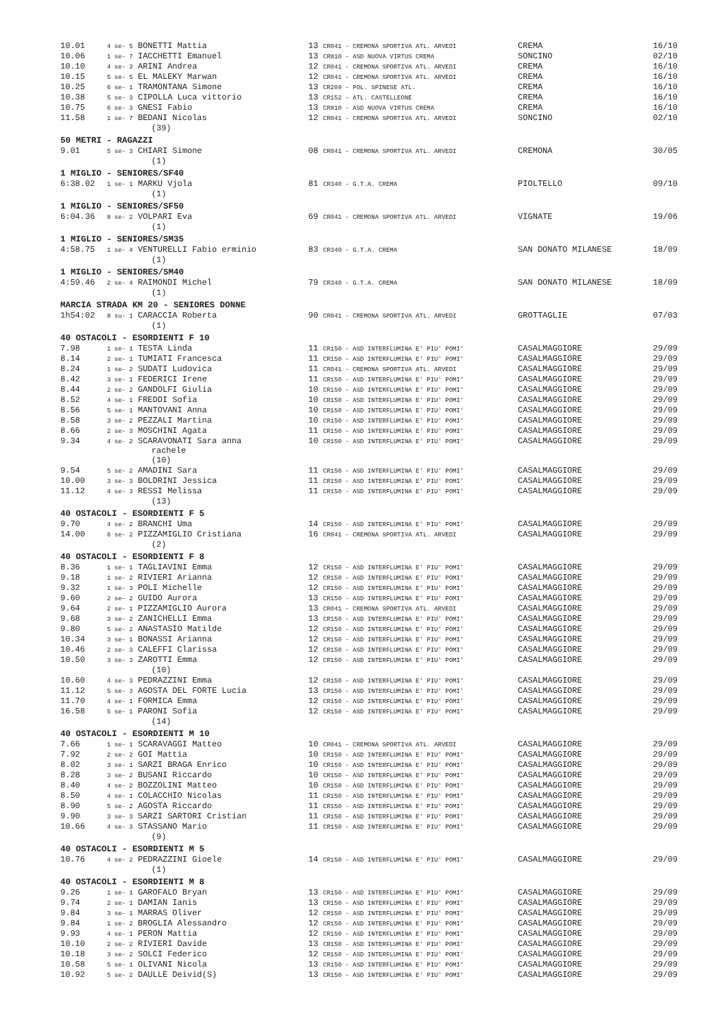| 10.01 | 4 se- 5 BONETTI Mattia | 13 CR041 - CREMONA SPORTIVA ATL. ARVEDI | CREMA | 16/10 |
| 10.06 | 1 se- 7 IACCHETTI Emanuel | 13 CR810 - ASD NUOVA VIRTUS CREMA | SONCINO | 02/10 |
| 10.10 | 4 se- 3 ARINI Andrea | 12 CR041 - CREMONA SPORTIVA ATL. ARVEDI | CREMA | 16/10 |
| 10.15 | 5 se- 5 EL MALEKY Marwan | 12 CR041 - CREMONA SPORTIVA ATL. ARVEDI | CREMA | 16/10 |
| 10.25 | 6 se- 1 TRAMONTANA Simone | 13 CR209 - POL. SPINESE ATL. | CREMA | 16/10 |
| 10.38 | 5 se- 3 CIPOLLA Luca vittorio | 13 CR152 - ATL. CASTELLEONE | CREMA | 16/10 |
| 10.75 | 6 se- 3 GNESI Fabio | 13 CR810 - ASD NUOVA VIRTUS CREMA | CREMA | 16/10 |
| 11.58 | 1 se- 7 BEDANI Nicolas | 12 CR041 - CREMONA SPORTIVA ATL. ARVEDI | SONCINO | 02/10 |
| | (39) | | | |
| 50 METRI - RAGAZZI | | | | |
| 9.01 | 5 se- 3 CHIARI Simone | 08 CR041 - CREMONA SPORTIVA ATL. ARVEDI | CREMONA | 30/05 |
| | (1) | | | |
| 1 MIGLIO - SENIORES/SF40 | | | | |
| 6:38.02 | 1 se- 1 MARKU Vjola | 81 CR340 - G.T.A. CREMA | PIOLTELLO | 09/10 |
| | (1) | | | |
| 1 MIGLIO - SENIORES/SF50 | | | | |
| 6:04.36 | 8 se- 2 VOLPARI Eva | 69 CR041 - CREMONA SPORTIVA ATL. ARVEDI | VIGNATE | 19/06 |
| | (1) | | | |
| 1 MIGLIO - SENIORES/SM35 | | | | |
| 4:58.75 | 1 se- 4 VENTURELLI Fabio erminio | 83 CR340 - G.T.A. CREMA | SAN DONATO MILANESE | 18/09 |
| | (1) | | | |
| 1 MIGLIO - SENIORES/SM40 | | | | |
| 4:59.46 | 2 se- 4 RAIMONDI Michel | 79 CR340 - G.T.A. CREMA | SAN DONATO MILANESE | 18/09 |
| | (1) | | | |
| MARCIA STRADA KM 20 - SENIORES DONNE | | | | |
| 1h54:02 | 8 su- 1 CARACCIA Roberta | 90 CR041 - CREMONA SPORTIVA ATL. ARVEDI | GROTTAGLIE | 07/03 |
| | (1) | | | |
| 40 OSTACOLI - ESORDIENTI F 10 | | | | |
| 7.98 | 1 se- 1 TESTA Linda | 11 CR150 - ASD INTERFLUMINA E' PIU' POMI' | CASALMAGGIORE | 29/09 |
| 8.14 | 2 se- 1 TUMIATI Francesca | 11 CR150 - ASD INTERFLUMINA E' PIU' POMI' | CASALMAGGIORE | 29/09 |
| 8.24 | 1 se- 2 SUDATI Ludovica | 11 CR041 - CREMONA SPORTIVA ATL. ARVEDI | CASALMAGGIORE | 29/09 |
| 8.42 | 3 se- 1 FEDERICI Irene | 11 CR150 - ASD INTERFLUMINA E' PIU' POMI' | CASALMAGGIORE | 29/09 |
| 8.44 | 2 se- 2 GANDOLFI Giulia | 10 CR150 - ASD INTERFLUMINA E' PIU' POMI' | CASALMAGGIORE | 29/09 |
| 8.52 | 4 se- 1 FREDDI Sofia | 10 CR150 - ASD INTERFLUMINA E' PIU' POMI' | CASALMAGGIORE | 29/09 |
| 8.56 | 5 se- 1 MANTOVANI Anna | 10 CR150 - ASD INTERFLUMINA E' PIU' POMI' | CASALMAGGIORE | 29/09 |
| 8.58 | 3 se- 2 PEZZALI Martina | 10 CR150 - ASD INTERFLUMINA E' PIU' POMI' | CASALMAGGIORE | 29/09 |
| 8.66 | 2 se- 3 MOSCHINI Agata | 11 CR150 - ASD INTERFLUMINA E' PIU' POMI' | CASALMAGGIORE | 29/09 |
| 9.34 | 4 se- 2 SCARAVONATI Sara anna rachele | 10 CR150 - ASD INTERFLUMINA E' PIU' POMI' | CASALMAGGIORE | 29/09 |
| | (10) | | | |
| 9.54 | 5 se- 2 AMADINI Sara | 11 CR150 - ASD INTERFLUMINA E' PIU' POMI' | CASALMAGGIORE | 29/09 |
| 10.00 | 3 se- 3 BOLDRINI Jessica | 11 CR150 - ASD INTERFLUMINA E' PIU' POMI' | CASALMAGGIORE | 29/09 |
| 11.12 | 4 se- 3 RESSI Melissa | 11 CR150 - ASD INTERFLUMINA E' PIU' POMI' | CASALMAGGIORE | 29/09 |
| | (13) | | | |
| 40 OSTACOLI - ESORDIENTI F 5 | | | | |
| 9.70 | 4 se- 2 BRANCHI Uma | 14 CR150 - ASD INTERFLUMINA E' PIU' POMI' | CASALMAGGIORE | 29/09 |
| 14.00 | 6 se- 2 PIZZAMIGLIO Cristiana | 16 CR041 - CREMONA SPORTIVA ATL. ARVEDI | CASALMAGGIORE | 29/09 |
| | (2) | | | |
| 40 OSTACOLI - ESORDIENTI F 8 | | | | |
| 8.36 | 1 se- 1 TAGLIAVINI Emma | 12 CR150 - ASD INTERFLUMINA E' PIU' POMI' | CASALMAGGIORE | 29/09 |
| 9.18 | 1 se- 2 RIVIERI Arianna | 12 CR150 - ASD INTERFLUMINA E' PIU' POMI' | CASALMAGGIORE | 29/09 |
| 9.32 | 1 se- 3 POLI Michelle | 12 CR150 - ASD INTERFLUMINA E' PIU' POMI' | CASALMAGGIORE | 29/09 |
| 9.60 | 2 se- 2 GUIDO Aurora | 13 CR150 - ASD INTERFLUMINA E' PIU' POMI' | CASALMAGGIORE | 29/09 |
| 9.64 | 2 se- 1 PIZZAMIGLIO Aurora | 13 CR041 - CREMONA SPORTIVA ATL. ARVEDI | CASALMAGGIORE | 29/09 |
| 9.68 | 3 se- 2 ZANICHELLI Emma | 13 CR150 - ASD INTERFLUMINA E' PIU' POMI' | CASALMAGGIORE | 29/09 |
| 9.80 | 5 se- 2 ANASTASIO Matilde | 12 CR150 - ASD INTERFLUMINA E' PIU' POMI' | CASALMAGGIORE | 29/09 |
| 10.34 | 3 se- 1 BONASSI Arianna | 12 CR150 - ASD INTERFLUMINA E' PIU' POMI' | CASALMAGGIORE | 29/09 |
| 10.46 | 2 se- 3 CALEFFI Clarissa | 12 CR150 - ASD INTERFLUMINA E' PIU' POMI' | CASALMAGGIORE | 29/09 |
| 10.50 | 3 se- 3 ZAROTTI Emma | 12 CR150 - ASD INTERFLUMINA E' PIU' POMI' | CASALMAGGIORE | 29/09 |
| | (10) | | | |
| 10.60 | 4 se- 3 PEDRAZZINI Emma | 12 CR150 - ASD INTERFLUMINA E' PIU' POMI' | CASALMAGGIORE | 29/09 |
| 11.12 | 5 se- 3 AGOSTA DEL FORTE Lucia | 13 CR150 - ASD INTERFLUMINA E' PIU' POMI' | CASALMAGGIORE | 29/09 |
| 11.70 | 4 se- 1 FORMICA Emma | 12 CR150 - ASD INTERFLUMINA E' PIU' POMI' | CASALMAGGIORE | 29/09 |
| 16.58 | 5 se- 1 PARONI Sofia | 12 CR150 - ASD INTERFLUMINA E' PIU' POMI' | CASALMAGGIORE | 29/09 |
| | (14) | | | |
| 40 OSTACOLI - ESORDIENTI M 10 | | | | |
| 7.66 | 1 se- 1 SCARAVAGGI Matteo | 10 CR041 - CREMONA SPORTIVA ATL. ARVEDI | CASALMAGGIORE | 29/09 |
| 7.92 | 2 se- 2 GOI Mattia | 10 CR150 - ASD INTERFLUMINA E' PIU' POMI' | CASALMAGGIORE | 29/09 |
| 8.02 | 3 se- 1 SARZI BRAGA Enrico | 10 CR150 - ASD INTERFLUMINA E' PIU' POMI' | CASALMAGGIORE | 29/09 |
| 8.28 | 3 se- 2 BUSANI Riccardo | 10 CR150 - ASD INTERFLUMINA E' PIU' POMI' | CASALMAGGIORE | 29/09 |
| 8.40 | 4 se- 2 BOZZOLINI Matteo | 10 CR150 - ASD INTERFLUMINA E' PIU' POMI' | CASALMAGGIORE | 29/09 |
| 8.50 | 4 se- 1 COLACCHIO Nicolas | 11 CR150 - ASD INTERFLUMINA E' PIU' POMI' | CASALMAGGIORE | 29/09 |
| 8.90 | 5 se- 2 AGOSTA Riccardo | 11 CR150 - ASD INTERFLUMINA E' PIU' POMI' | CASALMAGGIORE | 29/09 |
| 9.90 | 3 se- 3 SARZI SARTORI Cristian | 11 CR150 - ASD INTERFLUMINA E' PIU' POMI' | CASALMAGGIORE | 29/09 |
| 10.66 | 4 se- 3 STASSANO Mario | 11 CR150 - ASD INTERFLUMINA E' PIU' POMI' | CASALMAGGIORE | 29/09 |
| | (9) | | | |
| 40 OSTACOLI - ESORDIENTI M 5 | | | | |
| 10.76 | 4 se- 2 PEDRAZZINI Gioele | 14 CR150 - ASD INTERFLUMINA E' PIU' POMI' | CASALMAGGIORE | 29/09 |
| | (1) | | | |
| 40 OSTACOLI - ESORDIENTI M 8 | | | | |
| 9.26 | 1 se- 1 GAROFALO Bryan | 13 CR150 - ASD INTERFLUMINA E' PIU' POMI' | CASALMAGGIORE | 29/09 |
| 9.74 | 2 se- 1 DAMIAN Ianis | 13 CR150 - ASD INTERFLUMINA E' PIU' POMI' | CASALMAGGIORE | 29/09 |
| 9.84 | 3 se- 1 MARRAS Oliver | 12 CR150 - ASD INTERFLUMINA E' PIU' POMI' | CASALMAGGIORE | 29/09 |
| 9.84 | 1 se- 2 BROGLIA Alessandro | 12 CR150 - ASD INTERFLUMINA E' PIU' POMI' | CASALMAGGIORE | 29/09 |
| 9.93 | 4 se- 1 PERON Mattia | 12 CR150 - ASD INTERFLUMINA E' PIU' POMI' | CASALMAGGIORE | 29/09 |
| 10.10 | 2 se- 2 RIVIERI Davide | 13 CR150 - ASD INTERFLUMINA E' PIU' POMI' | CASALMAGGIORE | 29/09 |
| 10.18 | 3 se- 2 SOLCI Federico | 12 CR150 - ASD INTERFLUMINA E' PIU' POMI' | CASALMAGGIORE | 29/09 |
| 10.58 | 5 se- 1 OLIVANI Nicola | 13 CR150 - ASD INTERFLUMINA E' PIU' POMI' | CASALMAGGIORE | 29/09 |
| 10.92 | 5 se- 2 DAULLE Deivid(S) | 13 CR150 - ASD INTERFLUMINA E' PIU' POMI' | CASALMAGGIORE | 29/09 |